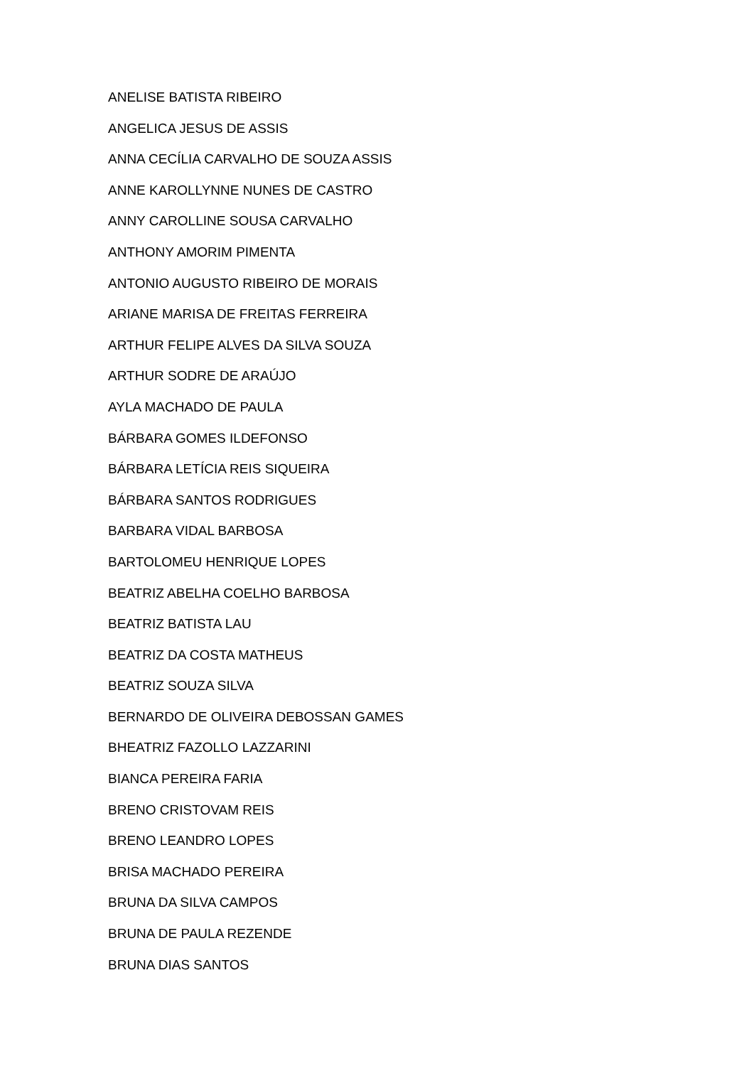ANELISE BATISTA RIBEIRO
ANGELICA JESUS DE ASSIS
ANNA CECÍLIA CARVALHO DE SOUZA ASSIS
ANNE KAROLLYNNE NUNES DE CASTRO
ANNY CAROLLINE SOUSA CARVALHO
ANTHONY AMORIM PIMENTA
ANTONIO AUGUSTO RIBEIRO DE MORAIS
ARIANE MARISA DE FREITAS FERREIRA
ARTHUR FELIPE ALVES DA SILVA SOUZA
ARTHUR SODRE DE ARAÚJO
AYLA MACHADO DE PAULA
BÁRBARA GOMES ILDEFONSO
BÁRBARA LETÍCIA REIS SIQUEIRA
BÁRBARA SANTOS RODRIGUES
BARBARA VIDAL BARBOSA
BARTOLOMEU HENRIQUE LOPES
BEATRIZ ABELHA COELHO BARBOSA
BEATRIZ BATISTA LAU
BEATRIZ DA COSTA MATHEUS
BEATRIZ SOUZA SILVA
BERNARDO DE OLIVEIRA DEBOSSAN GAMES
BHEATRIZ FAZOLLO LAZZARINI
BIANCA PEREIRA FARIA
BRENO CRISTOVAM REIS
BRENO LEANDRO LOPES
BRISA MACHADO PEREIRA
BRUNA DA SILVA CAMPOS
BRUNA DE PAULA REZENDE
BRUNA DIAS SANTOS